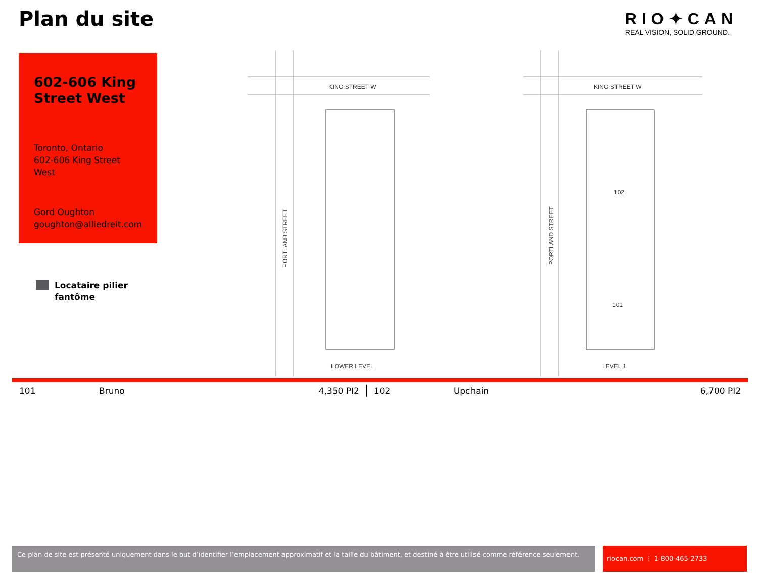Plan du site
RIO✦CAN
REAL VISION, SOLID GROUND.
602-606 King Street West
Toronto, Ontario
602-606 King Street West
Gord Oughton
goughton@alliedreit.com
Locataire pilier
fantôme
KING STREET W
KING STREET W
LOWER LEVEL
LEVEL 1
102
101
PORTLAND STREET
PORTLAND STREET
| 101 | Bruno | 4,350 PI2 | 102 | Upchain | 6,700 PI2 |
Ce plan de site est présenté uniquement dans le but d’identifier l’emplacement approximatif et la taille du bâtiment, et destiné à être utilisé comme référence seulement.
riocan.com ⋮ 1-800-465-2733